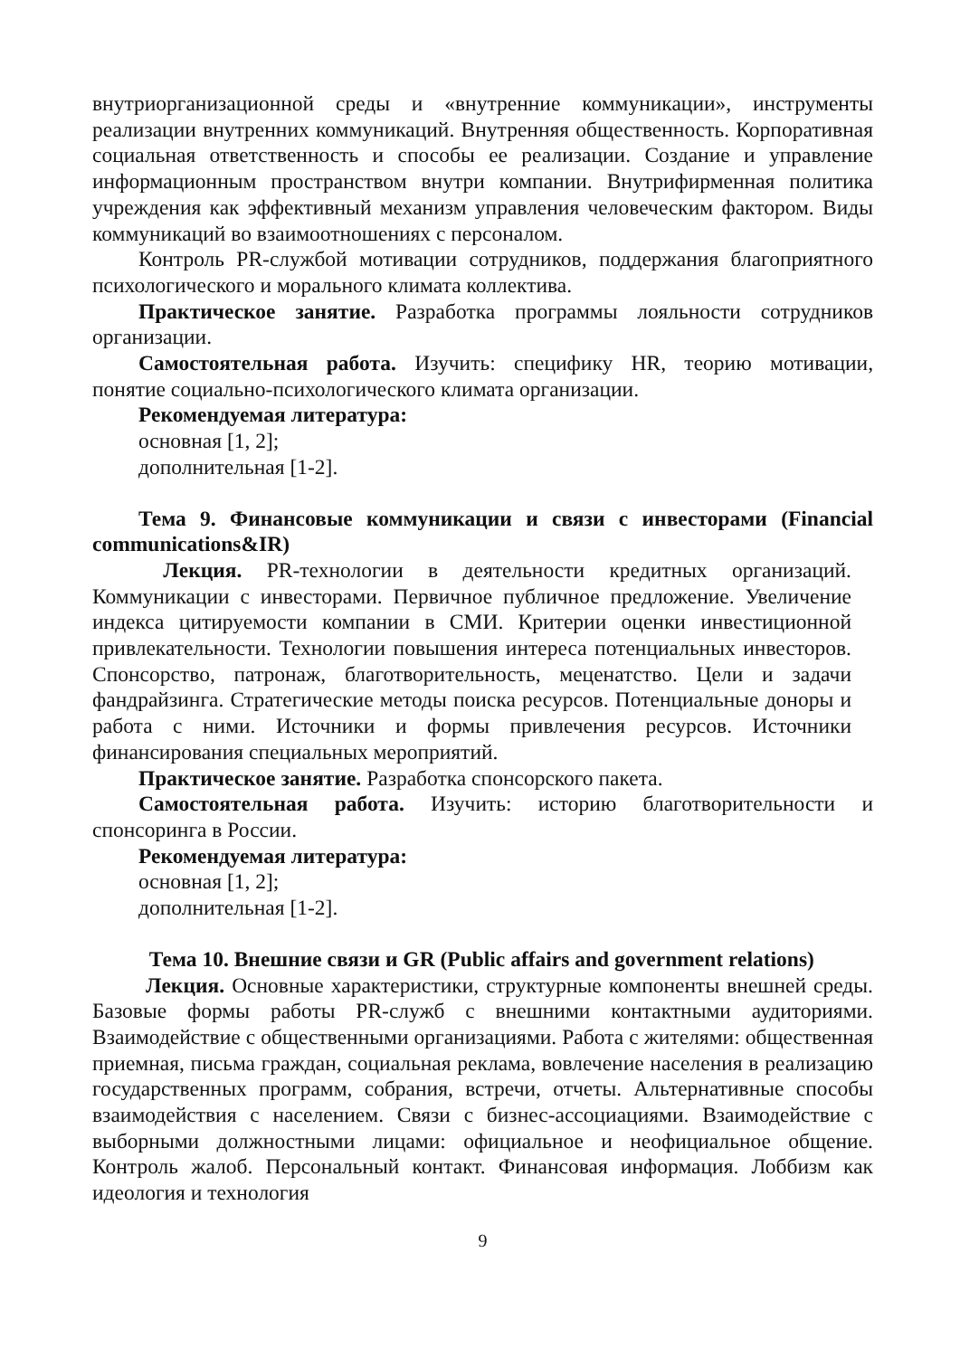внутриорганизационной среды и «внутренние коммуникации», инструменты реализации внутренних коммуникаций. Внутренняя общественность. Корпоративная социальная ответственность и способы ее реализации. Создание и управление информационным пространством внутри компании. Внутрифирменная политика учреждения как эффективный механизм управления человеческим фактором. Виды коммуникаций во взаимоотношениях с персоналом.
Контроль PR-службой мотивации сотрудников, поддержания благоприятного психологического и морального климата коллектива.
Практическое занятие. Разработка программы лояльности сотрудников организации.
Самостоятельная работа. Изучить: специфику HR, теорию мотивации, понятие социально-психологического климата организации.
Рекомендуемая литература:
основная [1, 2];
дополнительная [1-2].
Тема 9. Финансовые коммуникации и связи с инвесторами (Financial communications&IR)
Лекция. PR-технологии в деятельности кредитных организаций. Коммуникации с инвесторами. Первичное публичное предложение. Увеличение индекса цитируемости компании в СМИ. Критерии оценки инвестиционной привлекательности. Технологии повышения интереса потенциальных инвесторов. Спонсорство, патронаж, благотворительность, меценатство. Цели и задачи фандрайзинга. Стратегические методы поиска ресурсов. Потенциальные доноры и работа с ними. Источники и формы привлечения ресурсов. Источники финансирования специальных мероприятий.
Практическое занятие. Разработка спонсорского пакета.
Самостоятельная работа. Изучить: историю благотворительности и спонсоринга в России.
Рекомендуемая литература:
основная [1, 2];
дополнительная [1-2].
Тема 10. Внешние связи и GR (Public affairs and government relations)
Лекция. Основные характеристики, структурные компоненты внешней среды. Базовые формы работы PR-служб с внешними контактными аудиториями. Взаимодействие с общественными организациями. Работа с жителями: общественная приемная, письма граждан, социальная реклама, вовлечение населения в реализацию государственных программ, собрания, встречи, отчеты. Альтернативные способы взаимодействия с населением. Связи с бизнес-ассоциациями. Взаимодействие с выборными должностными лицами: официальное и неофициальное общение. Контроль жалоб. Персональный контакт. Финансовая информация. Лоббизм как идеология и технология
9